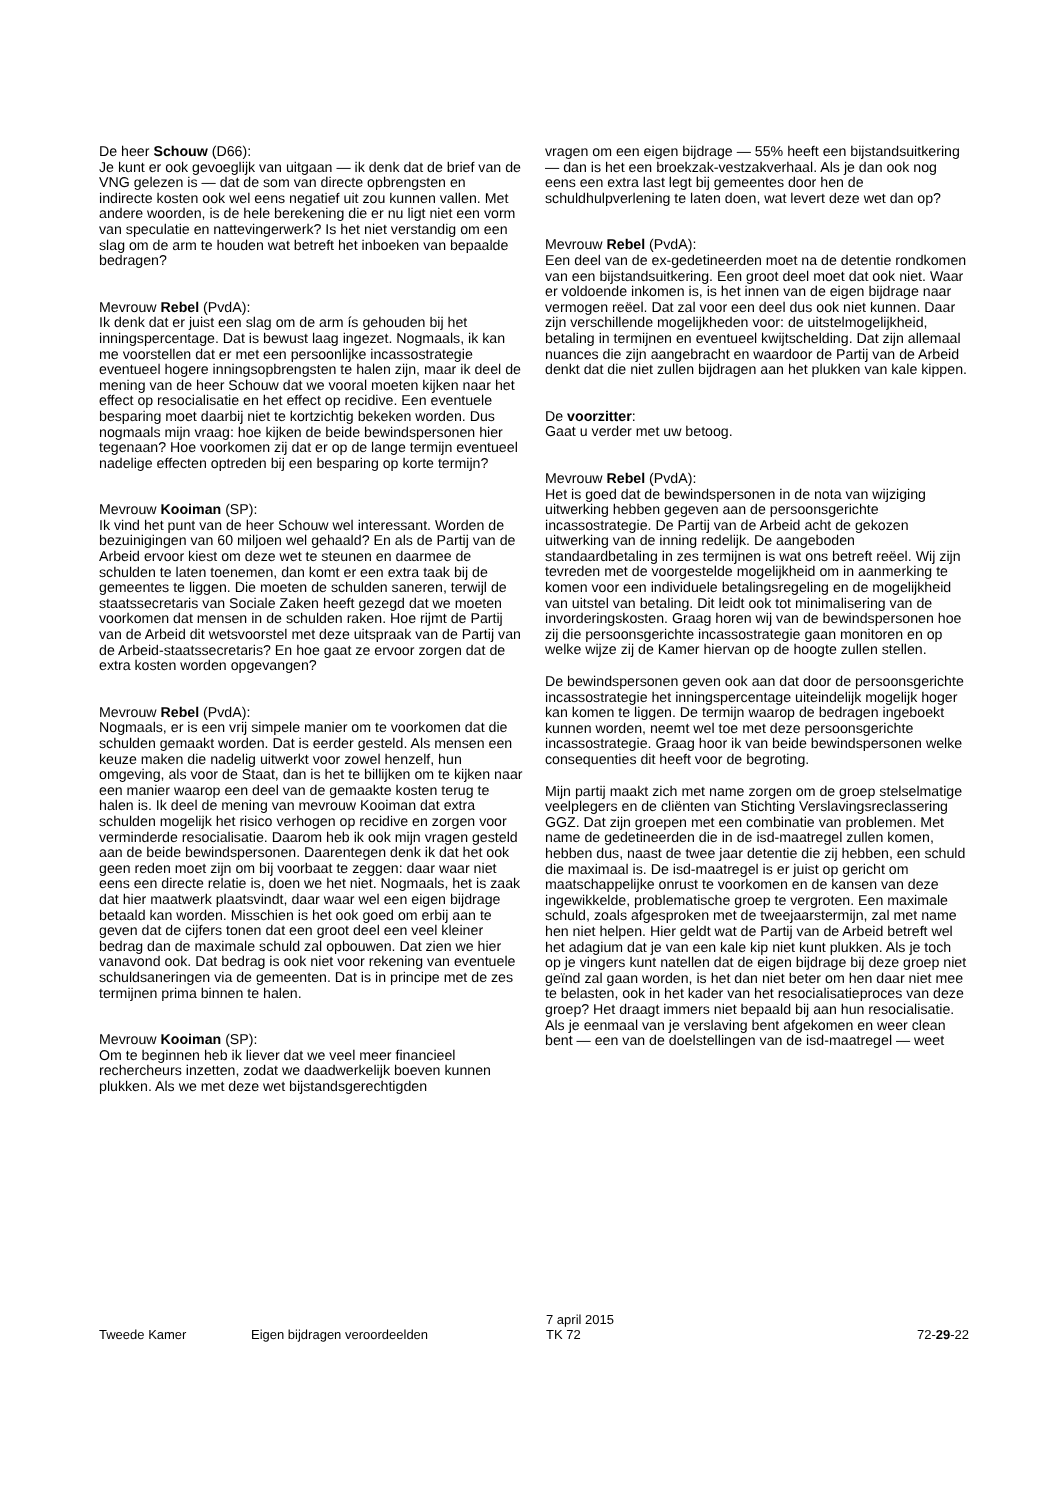De heer Schouw (D66):
Je kunt er ook gevoeglijk van uitgaan — ik denk dat de brief van de VNG gelezen is — dat de som van directe opbrengsten en indirecte kosten ook wel eens negatief uit zou kunnen vallen. Met andere woorden, is de hele berekening die er nu ligt niet een vorm van speculatie en nattevingerwerk? Is het niet verstandig om een slag om de arm te houden wat betreft het inboeken van bepaalde bedragen?
Mevrouw Rebel (PvdA):
Ik denk dat er juist een slag om de arm ís gehouden bij het inningspercentage. Dat is bewust laag ingezet. Nogmaals, ik kan me voorstellen dat er met een persoonlijke incassostrategie eventueel hogere inningsopbrengsten te halen zijn, maar ik deel de mening van de heer Schouw dat we vooral moeten kijken naar het effect op resocialisatie en het effect op recidive. Een eventuele besparing moet daarbij niet te kortzichtig bekeken worden. Dus nogmaals mijn vraag: hoe kijken de beide bewindspersonen hier tegenaan? Hoe voorkomen zij dat er op de lange termijn eventueel nadelige effecten optreden bij een besparing op korte termijn?
Mevrouw Kooiman (SP):
Ik vind het punt van de heer Schouw wel interessant. Worden de bezuinigingen van 60 miljoen wel gehaald? En als de Partij van de Arbeid ervoor kiest om deze wet te steunen en daarmee de schulden te laten toenemen, dan komt er een extra taak bij de gemeentes te liggen. Die moeten de schulden saneren, terwijl de staatssecretaris van Sociale Zaken heeft gezegd dat we moeten voorkomen dat mensen in de schulden raken. Hoe rijmt de Partij van de Arbeid dit wetsvoorstel met deze uitspraak van de Partij van de Arbeid-staatssecretaris? En hoe gaat ze ervoor zorgen dat de extra kosten worden opgevangen?
Mevrouw Rebel (PvdA):
Nogmaals, er is een vrij simpele manier om te voorkomen dat die schulden gemaakt worden. Dat is eerder gesteld. Als mensen een keuze maken die nadelig uitwerkt voor zowel henzelf, hun omgeving, als voor de Staat, dan is het te billijken om te kijken naar een manier waarop een deel van de gemaakte kosten terug te halen is. Ik deel de mening van mevrouw Kooiman dat extra schulden mogelijk het risico verhogen op recidive en zorgen voor verminderde resocialisatie. Daarom heb ik ook mijn vragen gesteld aan de beide bewindspersonen. Daarentegen denk ik dat het ook geen reden moet zijn om bij voorbaat te zeggen: daar waar niet eens een directe relatie is, doen we het niet. Nogmaals, het is zaak dat hier maatwerk plaatsvindt, daar waar wel een eigen bijdrage betaald kan worden. Misschien is het ook goed om erbij aan te geven dat de cijfers tonen dat een groot deel een veel kleiner bedrag dan de maximale schuld zal opbouwen. Dat zien we hier vanavond ook. Dat bedrag is ook niet voor rekening van eventuele schuldsaneringen via de gemeenten. Dat is in principe met de zes termijnen prima binnen te halen.
Mevrouw Kooiman (SP):
Om te beginnen heb ik liever dat we veel meer financieel rechercheurs inzetten, zodat we daadwerkelijk boeven kunnen plukken. Als we met deze wet bijstandsgerechtigden
vragen om een eigen bijdrage — 55% heeft een bijstandsuitkering — dan is het een broekzak-vestzakverhaal. Als je dan ook nog eens een extra last legt bij gemeentes door hen de schuldhulpverlening te laten doen, wat levert deze wet dan op?
Mevrouw Rebel (PvdA):
Een deel van de ex-gedetineerden moet na de detentie rondkomen van een bijstandsuitkering. Een groot deel moet dat ook niet. Waar er voldoende inkomen is, is het innen van de eigen bijdrage naar vermogen reëel. Dat zal voor een deel dus ook niet kunnen. Daar zijn verschillende mogelijkheden voor: de uitstelmogelijkheid, betaling in termijnen en eventueel kwijtschelding. Dat zijn allemaal nuances die zijn aangebracht en waardoor de Partij van de Arbeid denkt dat die niet zullen bijdragen aan het plukken van kale kippen.
De voorzitter:
Gaat u verder met uw betoog.
Mevrouw Rebel (PvdA):
Het is goed dat de bewindspersonen in de nota van wijziging uitwerking hebben gegeven aan de persoonsgerichte incassostrategie. De Partij van de Arbeid acht de gekozen uitwerking van de inning redelijk. De aangeboden standaardbetaling in zes termijnen is wat ons betreft reëel. Wij zijn tevreden met de voorgestelde mogelijkheid om in aanmerking te komen voor een individuele betalingsregeling en de mogelijkheid van uitstel van betaling. Dit leidt ook tot minimalisering van de invorderingskosten. Graag horen wij van de bewindspersonen hoe zij die persoonsgerichte incassostrategie gaan monitoren en op welke wijze zij de Kamer hiervan op de hoogte zullen stellen.
De bewindspersonen geven ook aan dat door de persoonsgerichte incassostrategie het inningspercentage uiteindelijk mogelijk hoger kan komen te liggen. De termijn waarop de bedragen ingeboekt kunnen worden, neemt wel toe met deze persoonsgerichte incassostrategie. Graag hoor ik van beide bewindspersonen welke consequenties dit heeft voor de begroting.
Mijn partij maakt zich met name zorgen om de groep stelselmatige veelplegers en de cliënten van Stichting Verslavingsreclassering GGZ. Dat zijn groepen met een combinatie van problemen. Met name de gedetineerden die in de isd-maatregel zullen komen, hebben dus, naast de twee jaar detentie die zij hebben, een schuld die maximaal is. De isd-maatregel is er juist op gericht om maatschappelijke onrust te voorkomen en de kansen van deze ingewikkelde, problematische groep te vergroten. Een maximale schuld, zoals afgesproken met de tweejaarstermijn, zal met name hen niet helpen. Hier geldt wat de Partij van de Arbeid betreft wel het adagium dat je van een kale kip niet kunt plukken. Als je toch op je vingers kunt natellen dat de eigen bijdrage bij deze groep niet geïnd zal gaan worden, is het dan niet beter om hen daar niet mee te belasten, ook in het kader van het resocialisatieproces van deze groep? Het draagt immers niet bepaald bij aan hun resocialisatie. Als je eenmaal van je verslaving bent afgekomen en weer clean bent — een van de doelstellingen van de isd-maatregel — weet
Tweede Kamer
Eigen bijdragen veroordeelden
7 april 2015
TK 72
72-29-22